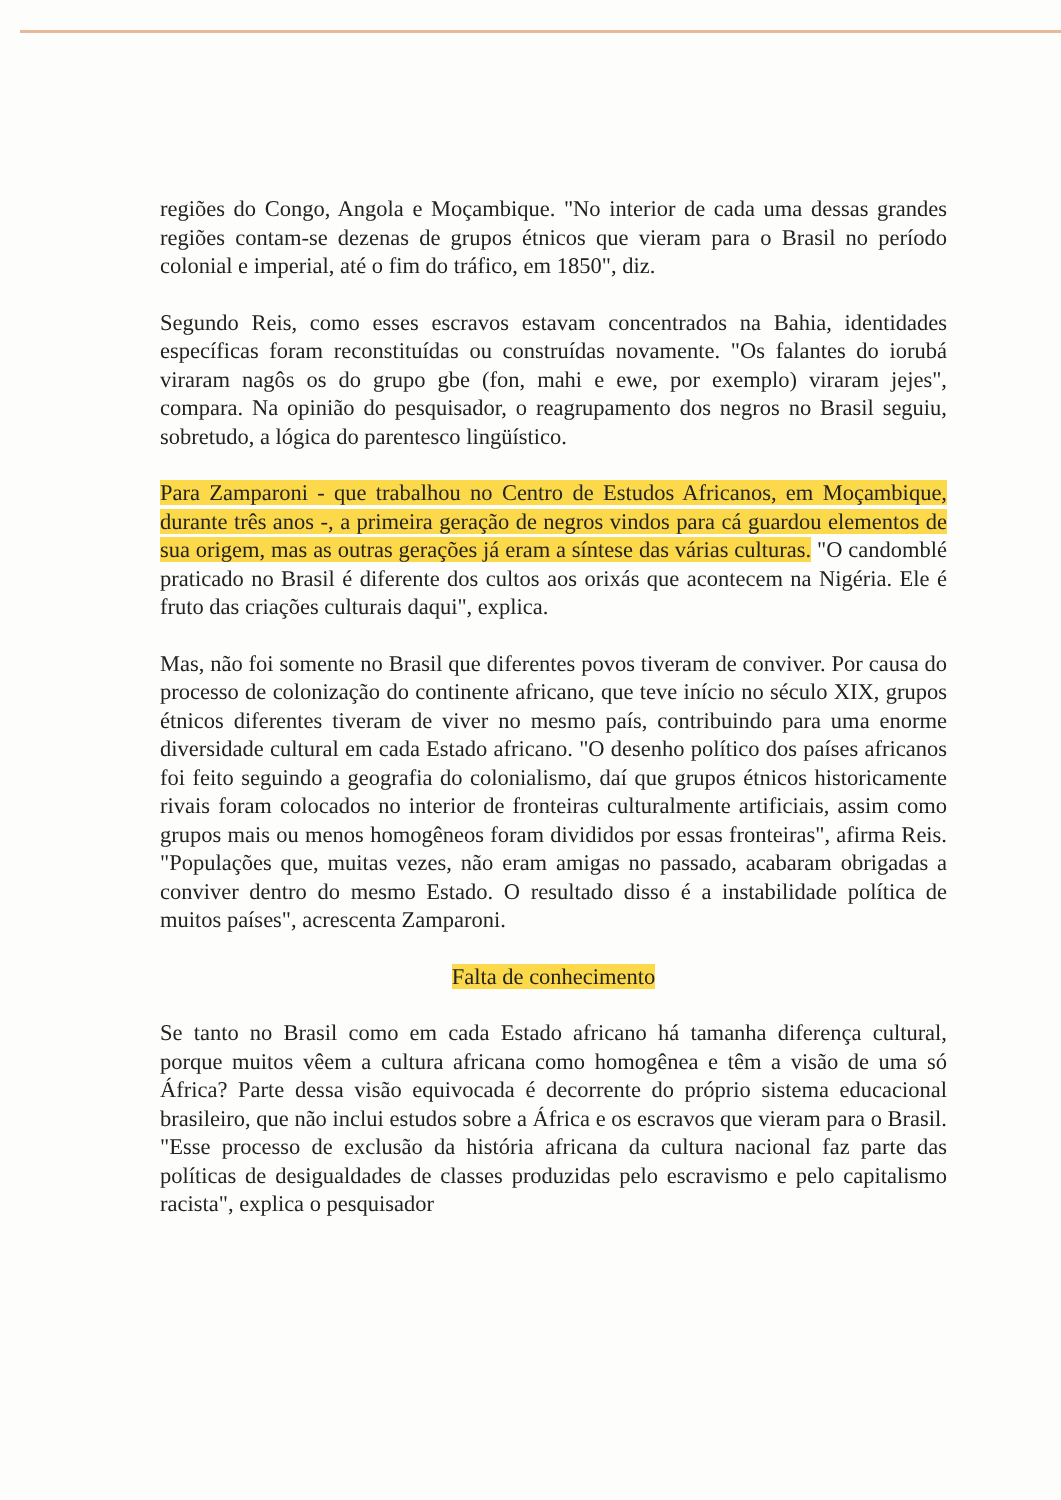regiões do Congo, Angola e Moçambique. "No interior de cada uma dessas grandes regiões contam-se dezenas de grupos étnicos que vieram para o Brasil no período colonial e imperial, até o fim do tráfico, em 1850", diz.
Segundo Reis, como esses escravos estavam concentrados na Bahia, identidades específicas foram reconstituídas ou construídas novamente. "Os falantes do iorubá viraram nagôs os do grupo gbe (fon, mahi e ewe, por exemplo) viraram jejes", compara. Na opinião do pesquisador, o reagrupamento dos negros no Brasil seguiu, sobretudo, a lógica do parentesco lingüístico.
Para Zamparoni - que trabalhou no Centro de Estudos Africanos, em Moçambique, durante três anos -, a primeira geração de negros vindos para cá guardou elementos de sua origem, mas as outras gerações já eram a síntese das várias culturas. "O candomblé praticado no Brasil é diferente dos cultos aos orixás que acontecem na Nigéria. Ele é fruto das criações culturais daqui", explica.
Mas, não foi somente no Brasil que diferentes povos tiveram de conviver. Por causa do processo de colonização do continente africano, que teve início no século XIX, grupos étnicos diferentes tiveram de viver no mesmo país, contribuindo para uma enorme diversidade cultural em cada Estado africano. "O desenho político dos países africanos foi feito seguindo a geografia do colonialismo, daí que grupos étnicos historicamente rivais foram colocados no interior de fronteiras culturalmente artificiais, assim como grupos mais ou menos homogêneos foram divididos por essas fronteiras", afirma Reis. "Populações que, muitas vezes, não eram amigas no passado, acabaram obrigadas a conviver dentro do mesmo Estado. O resultado disso é a instabilidade política de muitos países", acrescenta Zamparoni.
Falta de conhecimento
Se tanto no Brasil como em cada Estado africano há tamanha diferença cultural, porque muitos vêem a cultura africana como homogênea e têm a visão de uma só África? Parte dessa visão equivocada é decorrente do próprio sistema educacional brasileiro, que não inclui estudos sobre a África e os escravos que vieram para o Brasil. "Esse processo de exclusão da história africana da cultura nacional faz parte das políticas de desigualdades de classes produzidas pelo escravismo e pelo capitalismo racista", explica o pesquisador